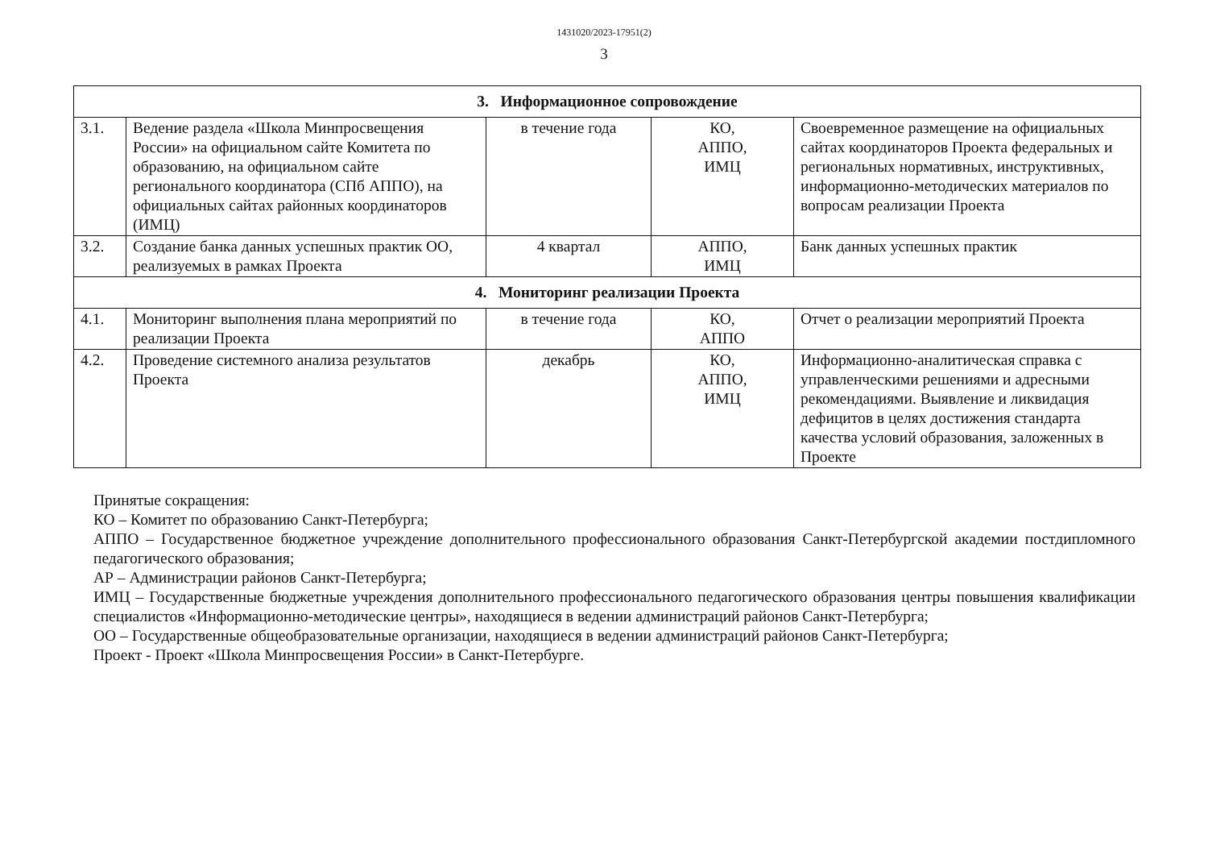1431020/2023-17951(2)
3
| 3. Информационное сопровождение | | | | |
| 3.1. | Ведение раздела «Школа Минпросвещения России» на официальном сайте Комитета по образованию, на официальном сайте регионального координатора (СПб АППО), на официальных сайтах районных координаторов (ИМЦ) | в течение года | КО, АППО, ИМЦ | Своевременное размещение на официальных сайтах координаторов Проекта федеральных и региональных нормативных, инструктивных, информационно-методических материалов по вопросам реализации Проекта |
| 3.2. | Создание банка данных успешных практик ОО, реализуемых в рамках Проекта | 4 квартал | АППО, ИМЦ | Банк данных успешных практик |
| 4. Мониторинг реализации Проекта | | | | |
| 4.1. | Мониторинг выполнения плана мероприятий по реализации Проекта | в течение года | КО, АППО | Отчет о реализации мероприятий Проекта |
| 4.2. | Проведение системного анализа результатов Проекта | декабрь | КО, АППО, ИМЦ | Информационно-аналитическая справка с управленческими решениями и адресными рекомендациями. Выявление и ликвидация дефицитов в целях достижения стандарта качества условий образования, заложенных в Проекте |
Принятые сокращения:
КО – Комитет по образованию Санкт-Петербурга;
АППО – Государственное бюджетное учреждение дополнительного профессионального образования Санкт-Петербургской академии постдипломного педагогического образования;
АР – Администрации районов Санкт-Петербурга;
ИМЦ – Государственные бюджетные учреждения дополнительного профессионального педагогического образования центры повышения квалификации специалистов «Информационно-методические центры», находящиеся в ведении администраций районов Санкт-Петербурга;
ОО – Государственные общеобразовательные организации, находящиеся в ведении администраций районов Санкт-Петербурга;
Проект - Проект «Школа Минпросвещения России» в Санкт-Петербурге.